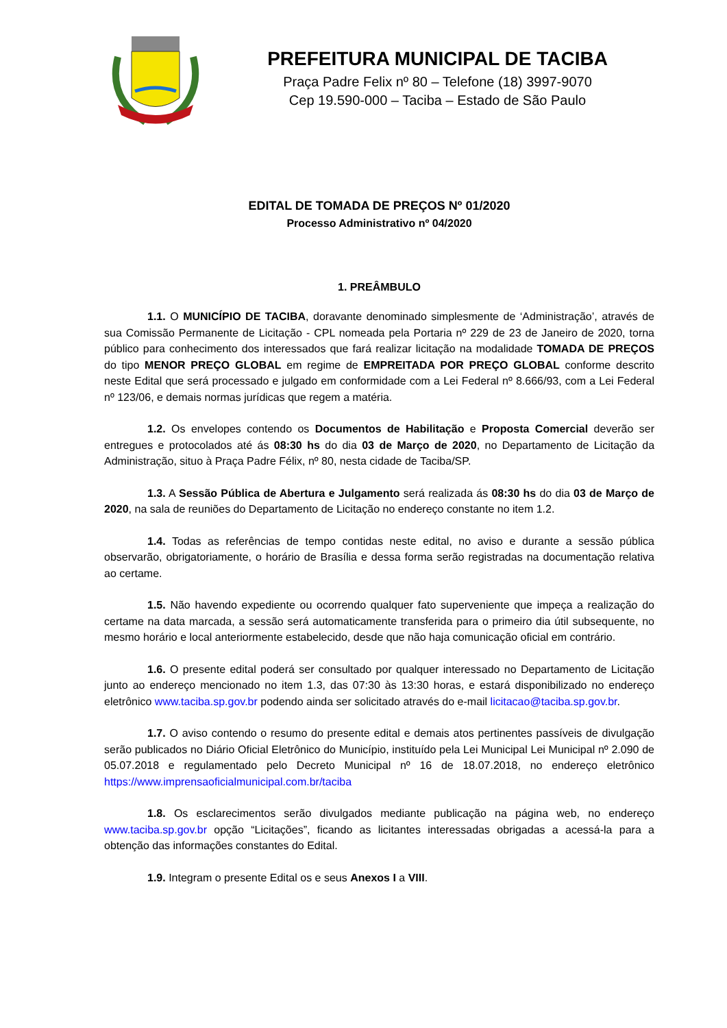PREFEITURA MUNICIPAL DE TACIBA
Praça Padre Felix nº 80 – Telefone (18) 3997-9070
Cep 19.590-000 – Taciba – Estado de São Paulo
EDITAL DE TOMADA DE PREÇOS Nº 01/2020
Processo Administrativo nº 04/2020
1. PREÂMBULO
1.1. O MUNICÍPIO DE TACIBA, doravante denominado simplesmente de ‘Administração’, através de sua Comissão Permanente de Licitação - CPL nomeada pela Portaria nº 229 de 23 de Janeiro de 2020, torna público para conhecimento dos interessados que fará realizar licitação na modalidade TOMADA DE PREÇOS do tipo MENOR PREÇO GLOBAL em regime de EMPREITADA POR PREÇO GLOBAL conforme descrito neste Edital que será processado e julgado em conformidade com a Lei Federal nº 8.666/93, com a Lei Federal nº 123/06, e demais normas jurídicas que regem a matéria.
1.2. Os envelopes contendo os Documentos de Habilitação e Proposta Comercial deverão ser entregues e protocolados até ás 08:30 hs do dia 03 de Março de 2020, no Departamento de Licitação da Administração, situo à Praça Padre Félix, nº 80, nesta cidade de Taciba/SP.
1.3. A Sessão Pública de Abertura e Julgamento será realizada ás 08:30 hs do dia 03 de Março de 2020, na sala de reuniões do Departamento de Licitação no endereço constante no item 1.2.
1.4. Todas as referências de tempo contidas neste edital, no aviso e durante a sessão pública observarão, obrigatoriamente, o horário de Brasília e dessa forma serão registradas na documentação relativa ao certame.
1.5. Não havendo expediente ou ocorrendo qualquer fato superveniente que impeça a realização do certame na data marcada, a sessão será automaticamente transferida para o primeiro dia útil subsequente, no mesmo horário e local anteriormente estabelecido, desde que não haja comunicação oficial em contrário.
1.6. O presente edital poderá ser consultado por qualquer interessado no Departamento de Licitação junto ao endereço mencionado no item 1.3, das 07:30 às 13:30 horas, e estará disponibilizado no endereço eletrônico www.taciba.sp.gov.br podendo ainda ser solicitado através do e-mail licitacao@taciba.sp.gov.br.
1.7. O aviso contendo o resumo do presente edital e demais atos pertinentes passíveis de divulgação serão publicados no Diário Oficial Eletrônico do Município, instituído pela Lei Municipal Lei Municipal nº 2.090 de 05.07.2018 e regulamentado pelo Decreto Municipal nº 16 de 18.07.2018, no endereço eletrônico https://www.imprensaoficialmunicipal.com.br/taciba
1.8. Os esclarecimentos serão divulgados mediante publicação na página web, no endereço www.taciba.sp.gov.br opção “Licitações”, ficando as licitantes interessadas obrigadas a acessá-la para a obtenção das informações constantes do Edital.
1.9. Integram o presente Edital os e seus Anexos I a VIII.